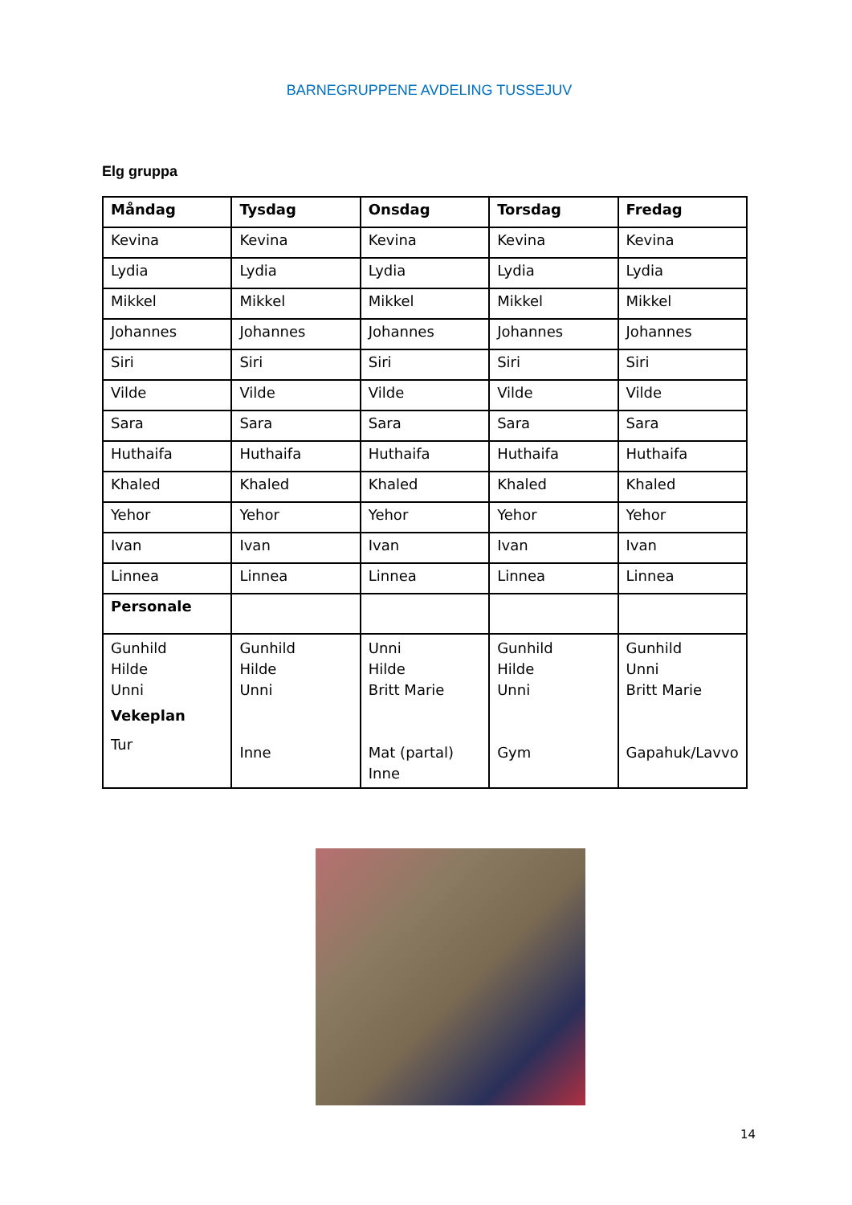BARNEGRUPPENE AVDELING TUSSEJUV
Elg gruppa
| Måndag | Tysdag | Onsdag | Torsdag | Fredag |
| --- | --- | --- | --- | --- |
| Kevina | Kevina | Kevina | Kevina | Kevina |
| Lydia | Lydia | Lydia | Lydia | Lydia |
| Mikkel | Mikkel | Mikkel | Mikkel | Mikkel |
| Johannes | Johannes | Johannes | Johannes | Johannes |
| Siri | Siri | Siri | Siri | Siri |
| Vilde | Vilde | Vilde | Vilde | Vilde |
| Sara | Sara | Sara | Sara | Sara |
| Huthaifa | Huthaifa | Huthaifa | Huthaifa | Huthaifa |
| Khaled | Khaled | Khaled | Khaled | Khaled |
| Yehor | Yehor | Yehor | Yehor | Yehor |
| Ivan | Ivan | Ivan | Ivan | Ivan |
| Linnea | Linnea | Linnea | Linnea | Linnea |
| Personale | | | | |
| Gunhild Hilde Unni Vekeplan Tur | Gunhild Hilde Unni Inne | Unni Hilde Britt Marie Mat (partal) Inne | Gunhild Hilde Unni Gym | Gunhild Unni Britt Marie Gapahuk/Lavvo |
14